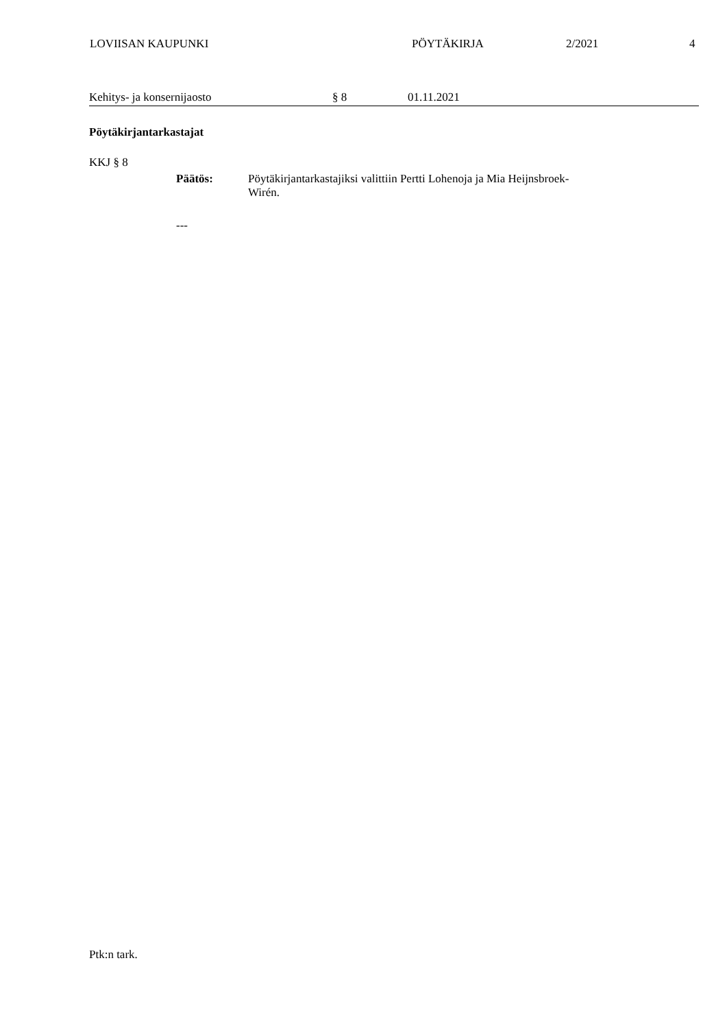LOVIISAN KAUPUNKI PÖYTÄKIRJA 2/2021 4
Kehitys- ja konsernijaosto § 8 01.11.2021
Pöytäkirjantarkastajat
KKJ § 8
Päätös: Pöytäkirjantarkastajiksi valittiin Pertti Lohenoja ja Mia Heijnsbroek-Wirén.
---
Ptk:n tark.